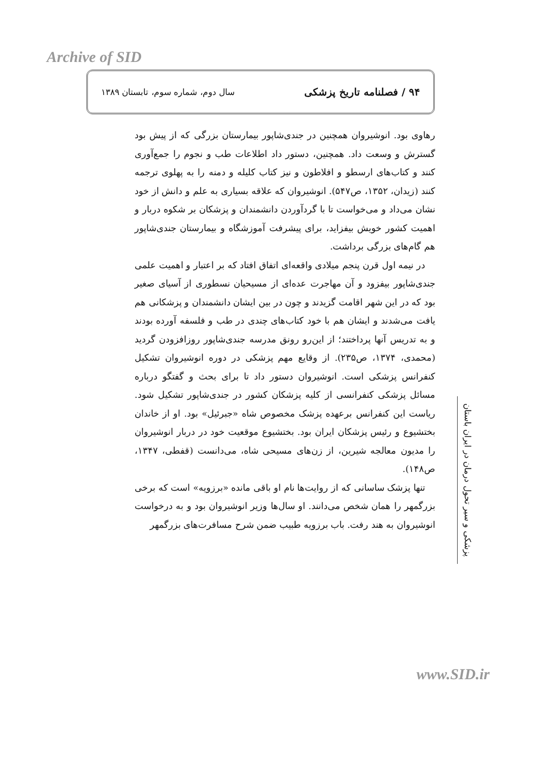Archive of SID
۹۴ / فصلنامه تاریخ پزشکی
سال دوم، شماره سوم، تابستان ۱۳۸۹
رهاوی بود. انوشیروان همچنین در جندی‌شاپور بیمارستان بزرگی که از پیش بود گسترش و وسعت داد. همچنین، دستور داد اطلاعات طب و نجوم را جمع‌آوری کنند و کتاب‌های ارسطو و افلاطون و نیز کتاب کلیله و دمنه را به پهلوی ترجمه کنند (زیدان، ۱۳۵۲، ص۵۴۷). انوشیروان که علاقه بسیاری به علم و دانش از خود نشان می‌داد و می‌خواست تا با گردآوردن دانشمندان و پزشکان بر شکوه دربار و اهمیت کشور خویش بیفزاید، برای پیشرفت آموزشگاه و بیمارستان جندی‌شاپور هم گام‌های بزرگی برداشت.
در نیمه اول قرن پنجم میلادی واقعه‌ای اتفاق افتاد که بر اعتبار و اهمیت علمی جندی‌شاپور بیفزود و آن مهاجرت عده‌ای از مسیحیان نسطوری از آسیای صغیر بود که در این شهر اقامت گزیدند و چون در بین ایشان دانشمندان و پزشکانی هم یافت می‌شدند و ایشان هم با خود کتاب‌های چندی در طب و فلسفه آورده بودند و به تدریس آنها پرداختند؛ از این‌رو رونق مدرسه جندی‌شاپور روزافزودن گردید (محمدی، ۱۳۷۴، ص۲۳۵). از وقایع مهم پزشکی در دوره انوشیروان تشکیل کنفرانس پزشکی است. انوشیروان دستور داد تا برای بحث و گفتگو درباره مسائل پزشکی کنفرانسی از کلیه پزشکان کشور در جندی‌شاپور تشکیل شود. ریاست این کنفرانس برعهده پزشک مخصوص شاه «جبرئیل» بود. او از خاندان بختشیوع و رئیس پزشکان ایران بود. بختشیوع موقعیت خود در دربار انوشیروان را مدیون معالجه شیرین، از زن‌های مسیحی شاه، می‌دانست (قفطی، ۱۳۴۷، ص۱۴۸).
تنها پزشک ساسانی که از روایت‌ها نام او باقی مانده «برزویه» است که برخی بزرگمهر را همان شخص می‌دانند. او سال‌ها وزیر انوشیروان بود و به درخواست انوشیروان به هند رفت. باب برزویه طبیب ضمن شرح مسافرت‌های بزرگمهر
پزشکی و سیر تحول درمان در ایران باستان
www.SID.ir